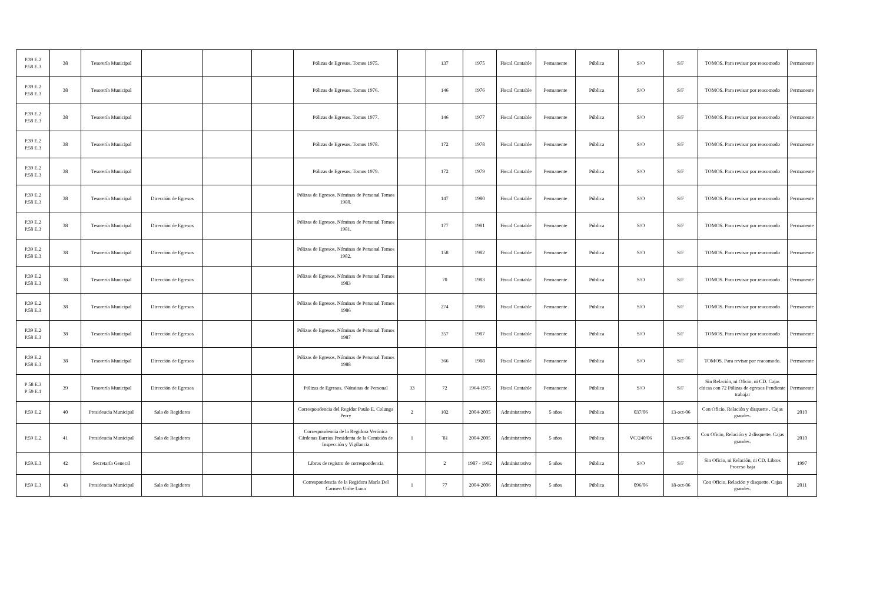| P.39 E.2 P.58 E.3 | 38 | Tesorería Municipal | | | | Pólizas de Egresos. Tomos 1975. | | 137 | 1975 | Fiscal Contable | Permanente | Pública | S/O | S/F | TOMOS. Para revisar por reacomodo | Permanente |
| P.39 E.2 P.58 E.3 | 38 | Tesorería Municipal | | | | Pólizas de Egresos. Tomos 1976. | | 146 | 1976 | Fiscal Contable | Permanente | Pública | S/O | S/F | TOMOS. Para revisar por reacomodo | Permanente |
| P.39 E.2 P.58 E.3 | 38 | Tesorería Municipal | | | | Pólizas de Egresos. Tomos 1977. | | 146 | 1977 | Fiscal Contable | Permanente | Pública | S/O | S/F | TOMOS. Para revisar por reacomodo | Permanente |
| P.39 E.2 P.58 E.3 | 38 | Tesorería Municipal | | | | Pólizas de Egresos. Tomos 1978. | | 172 | 1978 | Fiscal Contable | Permanente | Pública | S/O | S/F | TOMOS. Para revisar por reacomodo | Permanente |
| P.39 E.2 P.58 E.3 | 38 | Tesorería Municipal | | | | Pólizas de Egresos. Tomos 1979. | | 172 | 1979 | Fiscal Contable | Permanente | Pública | S/O | S/F | TOMOS. Para revisar por reacomodo | Permanente |
| P.39 E.2 P.58 E.3 | 38 | Tesorería Municipal | Dirección de Egresos | | | Pólizas de Egresos. Nóminas de Personal Tomos 1980. | | 147 | 1980 | Fiscal Contable | Permanente | Pública | S/O | S/F | TOMOS. Para revisar por reacomodo | Permanente |
| P.39 E.2 P.58 E.3 | 38 | Tesorería Municipal | Dirección de Egresos | | | Pólizas de Egresos. Nóminas de Personal Tomos 1981. | | 177 | 1981 | Fiscal Contable | Permanente | Pública | S/O | S/F | TOMOS. Para revisar por reacomodo | Permanente |
| P.39 E.2 P.58 E.3 | 38 | Tesorería Municipal | Dirección de Egresos | | | Pólizas de Egresos. Nóminas de Personal Tomos 1982. | | 158 | 1982 | Fiscal Contable | Permanente | Pública | S/O | S/F | TOMOS. Para revisar por reacomodo | Permanente |
| P.39 E.2 P.58 E.3 | 38 | Tesorería Municipal | Dirección de Egresos | | | Pólizas de Egresos. Nóminas de Personal Tomos 1983 | | 70 | 1983 | Fiscal Contable | Permanente | Pública | S/O | S/F | TOMOS. Para revisar por reacomodo | Permanente |
| P.39 E.2 P.58 E.3 | 38 | Tesorería Municipal | Dirección de Egresos | | | Pólizas de Egresos. Nóminas de Personal Tomos 1986 | | 274 | 1986 | Fiscal Contable | Permanente | Pública | S/O | S/F | TOMOS. Para revisar por reacomodo | Permanente |
| P.39 E.2 P.58 E.3 | 38 | Tesorería Municipal | Dirección de Egresos | | | Pólizas de Egresos. Nóminas de Personal Tomos 1987 | | 357 | 1987 | Fiscal Contable | Permanente | Pública | S/O | S/F | TOMOS. Para revisar por reacomodo | Permanente |
| P.39 E.2 P.58 E.3 | 38 | Tesorería Municipal | Dirección de Egresos | | | Pólizas de Egresos. Nóminas de Personal Tomos 1988 | | 366 | 1988 | Fiscal Contable | Permanente | Pública | S/O | S/F | TOMOS. Para revisar por reacomodo. | Permanente |
| P 58 E.3 P 59 E.1 | 39 | Tesorería Municipal | Dirección de Egresos | | | Pólizas de Egresos. /Nóminas de Personal | 33 | 72 | 1964-1975 | Fiscal Contable | Permanente | Pública | S/O | S/F | Sin Relación, ni Oficio, ni CD. Cajas chicas con 72 Pólizas de egresos Pendiente trabajar | Permanente |
| P.59 E.2 | 40 | Presidencia Municipal | Sala de Regidores | | | Correspondencia del Regidor Paulo E. Colunga Perry | 2 | 102 | 2004-2005 | Administrativo | 5 años | Pública | 037/06 | 13-oct-06 | Con Oficio, Relación y disquette . Cajas grandes. | 2010 |
| P.59 E.2 | 41 | Presidencia Municipal | Sala de Regidores | | | Correspondencia de la Regidora Verónica Cárdenas Barrios Presidenta de la Comisión de Inspección y Vigilancia | 1 | ´81 | 2004-2005 | Administrativo | 5 años | Pública | VC/240/06 | 13-oct-06 | Con Oficio, Relación y 2 disquette. Cajas grandes. | 2010 |
| P.59.E.3 | 42 | Secretaría General | | | | Libros de registro de correspondencia | | 2 | 1987 - 1992 | Administrativo | 5 años | Pública | S/O | S/F | Sin Oficio, ni Relación, ni CD. Libros Proceso baja | 1997 |
| P.59 E.3 | 43 | Presidencia Municipal | Sala de Regidores | | | Correspondencia de la Regidora María Del Carmen Uribe Luna | 1 | 77 | 2004-2006 | Administrativo | 5 años | Pública | 096/06 | 18-oct-06 | Con Oficio, Relación y disquette. Cajas grandes. | 2011 |